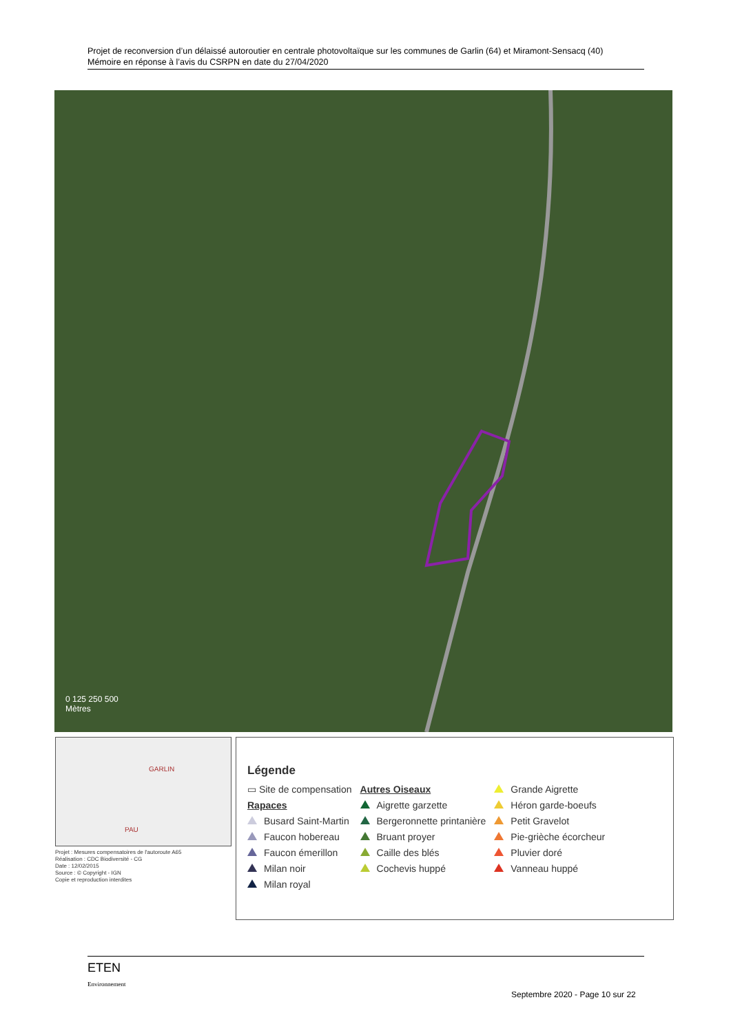Projet de reconversion d’un délaissé autoroutier en centrale photovoltaïque sur les communes de Garlin (64) et Miramont-Sensacq (40)
Mémoire en réponse à l’avis du CSRPN en date du 27/04/2020
0 125 250 500
Mètres
GARLIN
PAU
Projet : Mesures compensatoires de l'autoroute A65
Réalisation : CDC Biodiversité - CG
Date : 12/02/2015
Source : © Copyright - IGN
Copie et reproduction interdites
Légende
▭ Site de compensation
Rapaces
Busard Saint-Martin
Faucon hobereau
Faucon émerillon
Milan noir
Milan royal
Autres Oiseaux
Aigrette garzette
Bergeronnette printanière
Bruant proyer
Caille des blés
Cochevis huppé
Grande Aigrette
Héron garde-boeufs
Petit Gravelot
Pie-grièche écorcheur
Pluvier doré
Vanneau huppé
ETEN
Environnement
Septembre 2020 - Page 10 sur 22